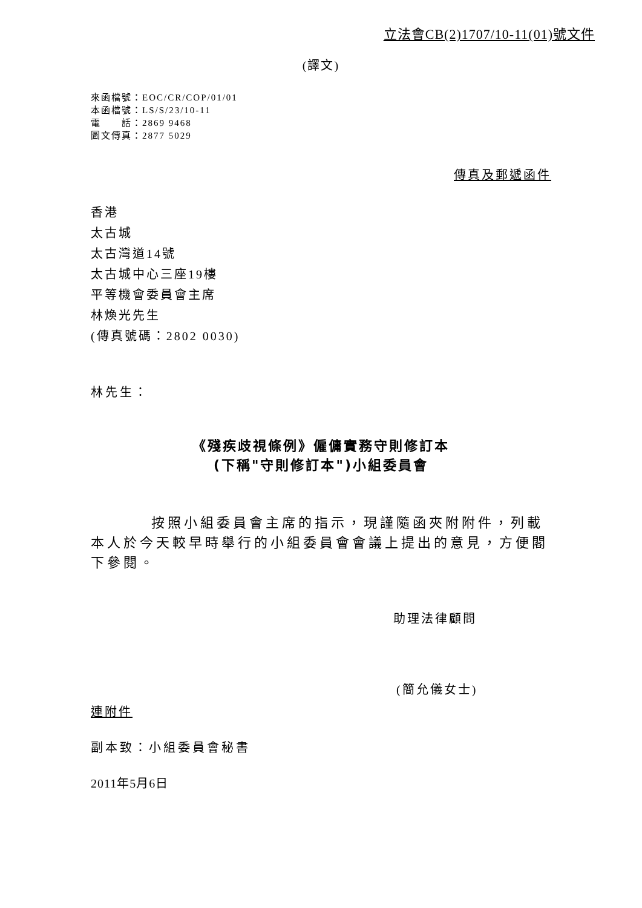立法會CB(2)1707/10-11(01)號文件
(譯文)
來函檔號：EOC/CR/COP/01/01
本函檔號：LS/S/23/10-11
電　　話：2869 9468
圖文傳真：2877 5029
傳真及郵遞函件
香港
太古城
太古灣道14號
太古城中心三座19樓
平等機會委員會主席
林煥光先生
(傳真號碼：2802 0030)
林先生：
《殘疾歧視條例》僱傭實務守則修訂本
(下稱"守則修訂本")小組委員會
按照小組委員會主席的指示，現謹隨函夾附附件，列載本人於今天較早時舉行的小組委員會會議上提出的意見，方便閣下參閱。
助理法律顧問
(簡允儀女士)
連附件
副本致：小組委員會秘書
2011年5月6日